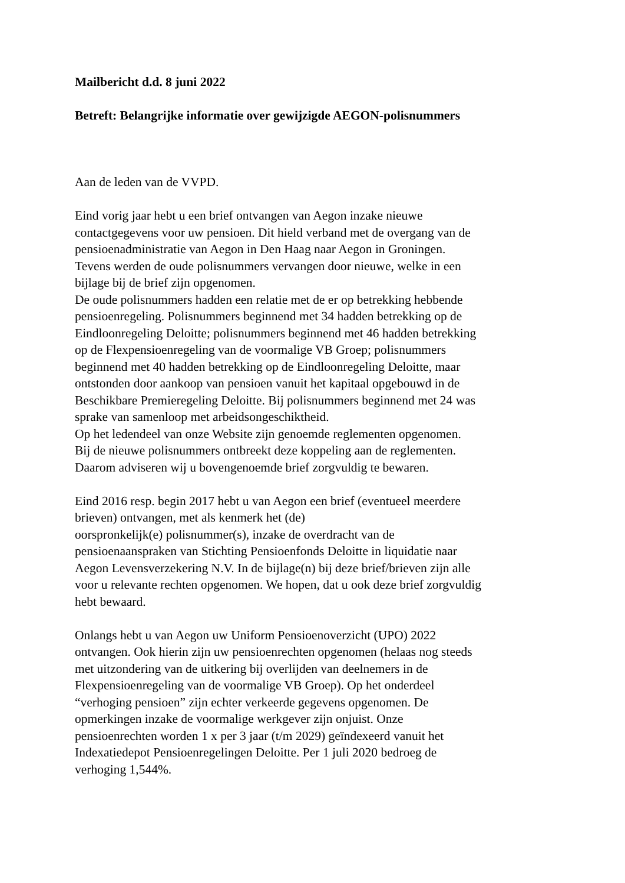Mailbericht d.d. 8 juni 2022
Betreft: Belangrijke informatie over gewijzigde AEGON-polisnummers
Aan de leden van de VVPD.
Eind vorig jaar hebt u een brief ontvangen van Aegon inzake nieuwe
contactgegevens voor uw pensioen. Dit hield verband met de overgang van de
pensioenadministratie van Aegon in Den Haag naar Aegon in Groningen.
Tevens werden de oude polisnummers vervangen door nieuwe, welke in een
bijlage bij de brief zijn opgenomen.
De oude polisnummers hadden een relatie met de er op betrekking hebbende
pensioenregeling. Polisnummers beginnend met 34 hadden betrekking op de
Eindloonregeling Deloitte; polisnummers beginnend met 46 hadden betrekking
op de Flexpensioenregeling van de voormalige VB Groep; polisnummers
beginnend met 40 hadden betrekking op de Eindloonregeling Deloitte, maar
ontstonden door aankoop van pensioen vanuit het kapitaal opgebouwd in de
Beschikbare Premieregeling Deloitte. Bij polisnummers beginnend met 24 was
sprake van samenloop met arbeidsongeschiktheid.
Op het ledendeel van onze Website zijn genoemde reglementen opgenomen.
Bij de nieuwe polisnummers ontbreekt deze koppeling aan de reglementen.
Daarom adviseren wij u bovengenoemde brief zorgvuldig te bewaren.
Eind 2016 resp. begin 2017 hebt u van Aegon een brief (eventueel meerdere
brieven) ontvangen, met als kenmerk het (de)
oorspronkelijk(e) polisnummer(s), inzake de overdracht van de
pensioenaanspraken van Stichting Pensioenfonds Deloitte in liquidatie naar
Aegon Levensverzekering N.V. In de bijlage(n) bij deze brief/brieven zijn alle
voor u relevante rechten opgenomen. We hopen, dat u ook deze brief zorgvuldig
hebt bewaard.
Onlangs hebt u van Aegon uw Uniform Pensioenoverzicht (UPO) 2022
ontvangen. Ook hierin zijn uw pensioenrechten opgenomen (helaas nog steeds
met uitzondering van de uitkering bij overlijden van deelnemers in de
Flexpensioenregeling van de voormalige VB Groep). Op het onderdeel
“verhoging pensioen” zijn echter verkeerde gegevens opgenomen. De
opmerkingen inzake de voormalige werkgever zijn onjuist. Onze
pensioenrechten worden 1 x per 3 jaar (t/m 2029) geïndexeerd vanuit het
Indexatiedepot Pensioenregelingen Deloitte. Per 1 juli 2020 bedroeg de
verhoging 1,544%.